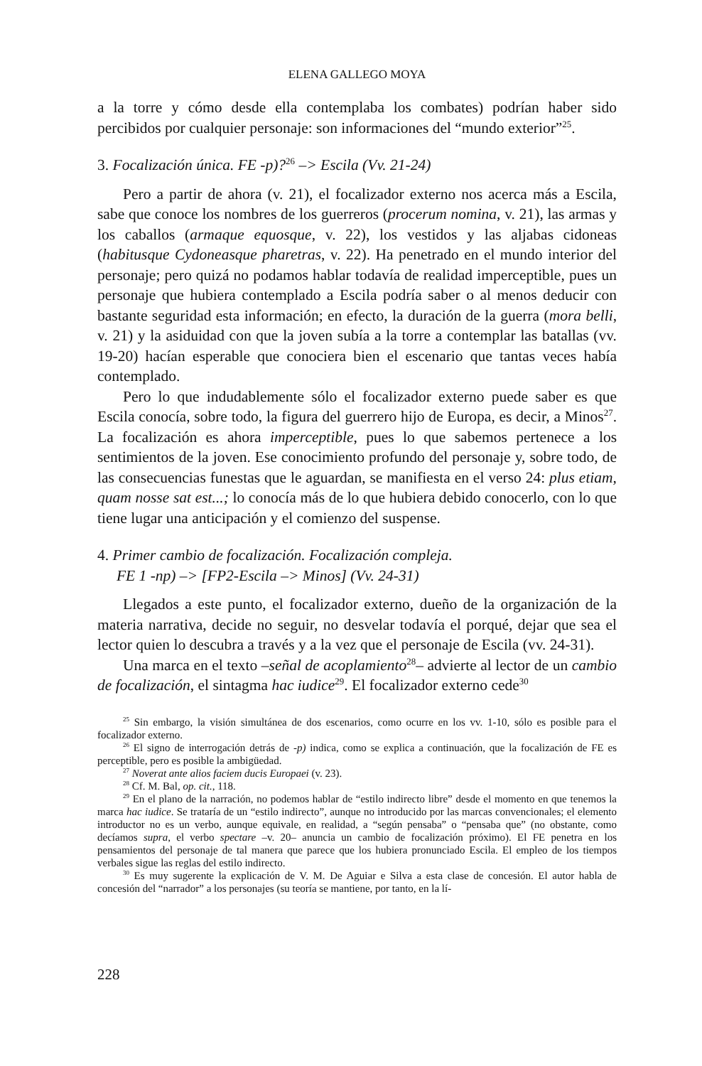ELENA GALLEGO MOYA
a la torre y cómo desde ella contemplaba los combates) podrían haber sido percibidos por cualquier personaje: son informaciones del “mundo exterior”<sup>25</sup>.
3. Focalización única. FE -p)?<sup>26</sup> –> Escila (Vv. 21-24)
Pero a partir de ahora (v. 21), el focalizador externo nos acerca más a Escila, sabe que conoce los nombres de los guerreros (procerum nomina, v. 21), las armas y los caballos (armaque equosque, v. 22), los vestidos y las aljabas cidoneas (habitusque Cydoneasque pharetras, v. 22). Ha penetrado en el mundo interior del personaje; pero quizá no podamos hablar todavía de realidad imperceptible, pues un personaje que hubiera contemplado a Escila podría saber o al menos deducir con bastante seguridad esta información; en efecto, la duración de la guerra (mora belli, v. 21) y la asiduidad con que la joven subía a la torre a contemplar las batallas (vv. 19-20) hacían esperable que conociera bien el escenario que tantas veces había contemplado.
Pero lo que indudablemente sólo el focalizador externo puede saber es que Escila conocía, sobre todo, la figura del guerrero hijo de Europa, es decir, a Minos<sup>27</sup>. La focalización es ahora imperceptible, pues lo que sabemos pertenece a los sentimientos de la joven. Ese conocimiento profundo del personaje y, sobre todo, de las consecuencias funestas que le aguardan, se manifiesta en el verso 24: plus etiam, quam nosse sat est...; lo conocía más de lo que hubiera debido conocerlo, con lo que tiene lugar una anticipación y el comienzo del suspense.
4. Primer cambio de focalización. Focalización compleja.
FE 1 -np) –> [FP2-Escila –> Minos] (Vv. 24-31)
Llegados a este punto, el focalizador externo, dueño de la organización de la materia narrativa, decide no seguir, no desvelar todavía el porqué, dejar que sea el lector quien lo descubra a través y a la vez que el personaje de Escila (vv. 24-31).
Una marca en el texto –señal de acoplamiento<sup>28</sup>– advierte al lector de un cambio de focalización, el sintagma hac iudice<sup>29</sup>. El focalizador externo cede<sup>30</sup>
<sup>25</sup> Sin embargo, la visión simultánea de dos escenarios, como ocurre en los vv. 1-10, sólo es posible para el focalizador externo.
<sup>26</sup> El signo de interrogación detrás de -p) indica, como se explica a continuación, que la focalización de FE es perceptible, pero es posible la ambigüedad.
<sup>27</sup> Noverat ante alios faciem ducis Europaei (v. 23).
<sup>28</sup> Cf. M. Bal, op. cit., 118.
<sup>29</sup> En el plano de la narración, no podemos hablar de “estilo indirecto libre” desde el momento en que tenemos la marca hac iudice. Se trataría de un “estilo indirecto”, aunque no introducido por las marcas convencionales; el elemento introductor no es un verbo, aunque equivale, en realidad, a “según pensaba” o “pensaba que” (no obstante, como decíamos supra, el verbo spectare –v. 20– anuncia un cambio de focalización próximo). El FE penetra en los pensamientos del personaje de tal manera que parece que los hubiera pronunciado Escila. El empleo de los tiempos verbales sigue las reglas del estilo indirecto.
<sup>30</sup> Es muy sugerente la explicación de V. M. De Aguiar e Silva a esta clase de concesión. El autor habla de concesión del “narrador” a los personajes (su teoría se mantiene, por tanto, en la lí-
228